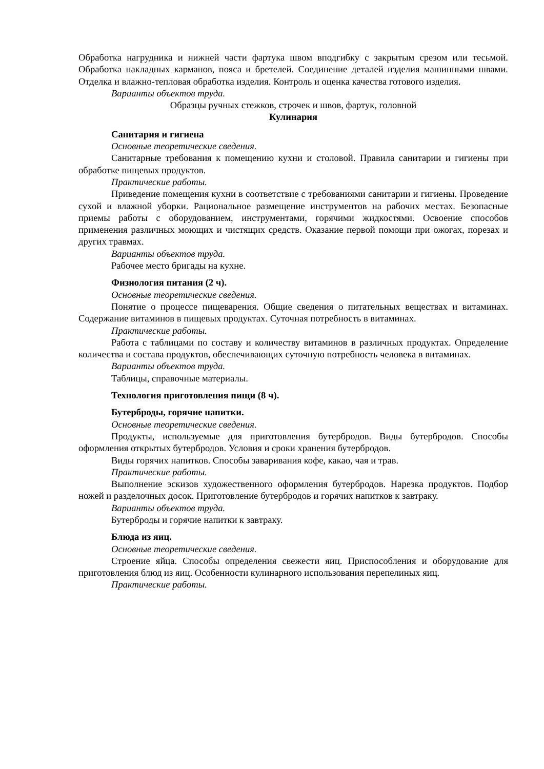Обработка нагрудника и нижней части фартука швом вподгибку с закрытым срезом или тесьмой. Обработка накладных карманов, пояса и бретелей. Соединение деталей изделия машинными швами. Отделка и влажно-тепловая обработка изделия. Контроль и оценка качества готового изделия.
Варианты объектов труда.
Образцы ручных стежков, строчек и швов, фартук, головной
Кулинария
Санитария и гигиена
Основные теоретические сведения.
Санитарные требования к помещению кухни и столовой. Правила санитарии и гигиены при обработке пищевых продуктов.
Практические работы.
Приведение помещения кухни в соответствие с требованиями санитарии и гигиены. Проведение сухой и влажной уборки. Рациональное размещение инструментов на рабочих местах. Безопасные приемы работы с оборудованием, инструментами, горячими жидкостями. Освоение способов применения различных моющих и чистящих средств. Оказание первой помощи при ожогах, порезах и других травмах.
Варианты объектов труда.
Рабочее место бригады на кухне.
Физиология питания (2 ч).
Основные теоретические сведения.
Понятие о процессе пищеварения. Общие сведения о питательных веществах и витаминах. Содержание витаминов в пищевых продуктах. Суточная потребность в витаминах.
Практические работы.
Работа с таблицами по составу и количеству витаминов в различных продуктах. Определение количества и состава продуктов, обеспечивающих суточную потребность человека в витаминах.
Варианты объектов труда.
Таблицы, справочные материалы.
Технология приготовления пищи (8 ч).
Бутерброды, горячие напитки.
Основные теоретические сведения.
Продукты, используемые для приготовления бутербродов. Виды бутербродов. Способы оформления открытых бутербродов. Условия и сроки хранения бутербродов.
Виды горячих напитков. Способы заваривания кофе, какао, чая и трав.
Практические работы.
Выполнение эскизов художественного оформления бутербродов. Нарезка продуктов. Подбор ножей и разделочных досок. Приготовление бутербродов и горячих напитков к завтраку.
Варианты объектов труда.
Бутерброды и горячие напитки к завтраку.
Блюда из яиц.
Основные теоретические сведения.
Строение яйца. Способы определения свежести яиц. Приспособления и оборудование для приготовления блюд из яиц. Особенности кулинарного использования перепелиных яиц.
Практические работы.